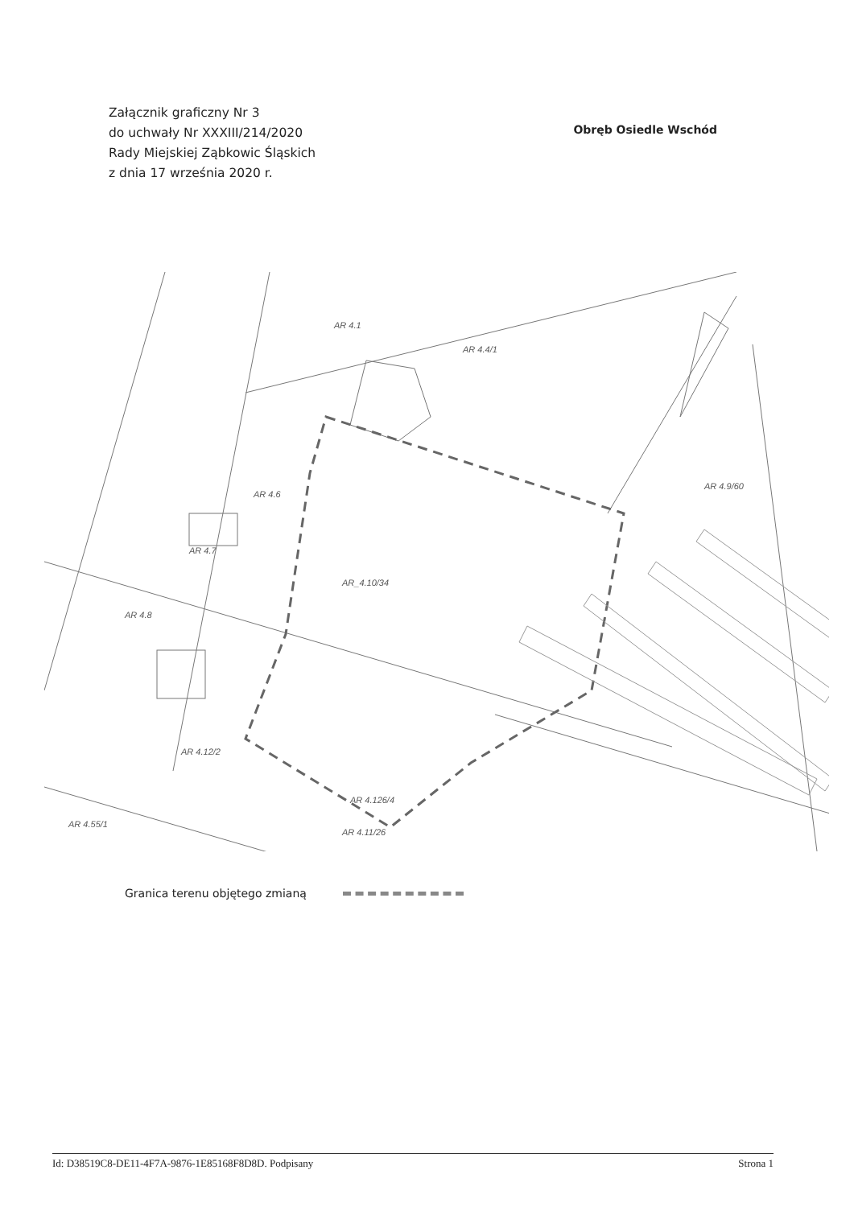Załącznik graficzny Nr 3
do uchwały Nr XXXIII/214/2020
Rady Miejskiej Ząbkowic Śląskich
z dnia 17 września 2020 r.
Obręb Osiedle Wschód
AR_4.10/34
AR 4.4/1
AR 4.1
AR 4.6
AR 4.7
AR 4.8
AR 4.12/2
AR 4.126/4
AR 4.9/60
AR 4.55/1
AR 4.11/26
Granica terenu objętego zmianą
Id: D38519C8-DE11-4F7A-9876-1E85168F8D8D. Podpisany Strona 1